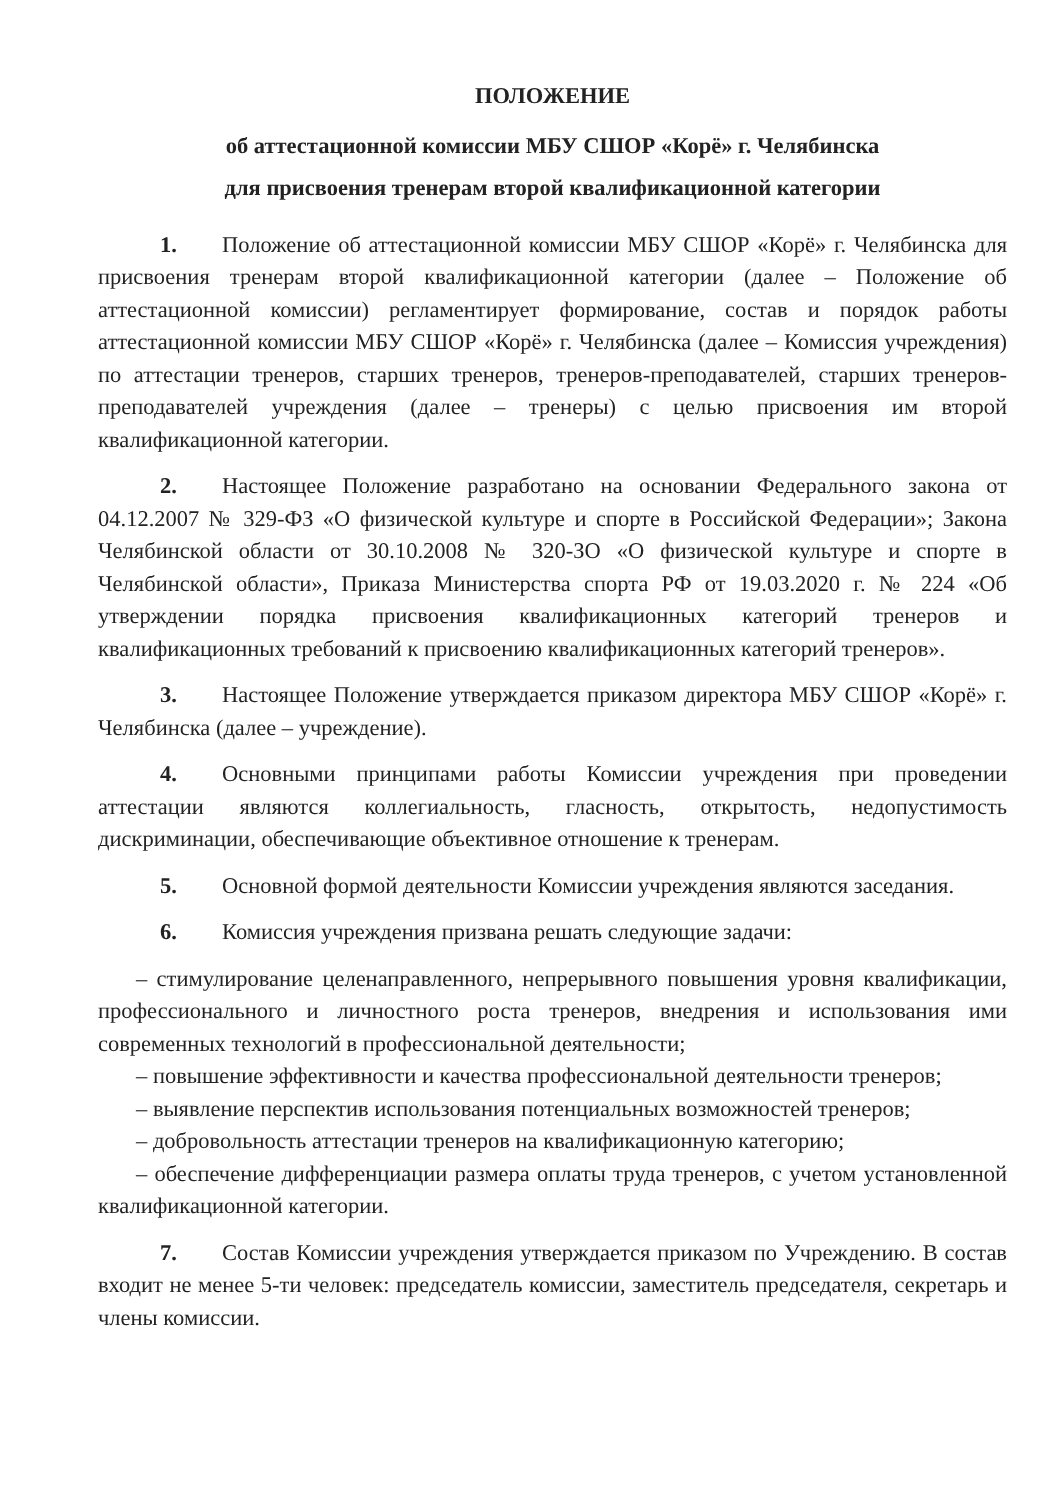ПОЛОЖЕНИЕ
об аттестационной комиссии МБУ СШОР «Корё» г. Челябинска
для присвоения тренерам второй квалификационной категории
1. Положение об аттестационной комиссии МБУ СШОР «Корё» г. Челябинска для присвоения тренерам второй квалификационной категории (далее – Положение об аттестационной комиссии) регламентирует формирование, состав и порядок работы аттестационной комиссии МБУ СШОР «Корё» г. Челябинска (далее – Комиссия учреждения) по аттестации тренеров, старших тренеров, тренеров-преподавателей, старших тренеров- преподавателей учреждения (далее – тренеры) с целью присвоения им второй квалификационной категории.
2. Настоящее Положение разработано на основании Федерального закона от 04.12.2007 № 329-ФЗ «О физической культуре и спорте в Российской Федерации»; Закона Челябинской области от 30.10.2008 № 320-ЗО «О физической культуре и спорте в Челябинской области», Приказа Министерства спорта РФ от 19.03.2020 г. № 224 «Об утверждении порядка присвоения квалификационных категорий тренеров и квалификационных требований к присвоению квалификационных категорий тренеров».
3. Настоящее Положение утверждается приказом директора МБУ СШОР «Корё» г. Челябинска (далее – учреждение).
4. Основными принципами работы Комиссии учреждения при проведении аттестации являются коллегиальность, гласность, открытость, недопустимость дискриминации, обеспечивающие объективное отношение к тренерам.
5. Основной формой деятельности Комиссии учреждения являются заседания.
6. Комиссия учреждения призвана решать следующие задачи:
– стимулирование целенаправленного, непрерывного повышения уровня квалификации, профессионального и личностного роста тренеров, внедрения и использования ими современных технологий в профессиональной деятельности;
– повышение эффективности и качества профессиональной деятельности тренеров;
– выявление перспектив использования потенциальных возможностей тренеров;
– добровольность аттестации тренеров на квалификационную категорию;
– обеспечение дифференциации размера оплаты труда тренеров, с учетом установленной квалификационной категории.
7. Состав Комиссии учреждения утверждается приказом по Учреждению. В состав входит не менее 5-ти человек: председатель комиссии, заместитель председателя, секретарь и члены комиссии.